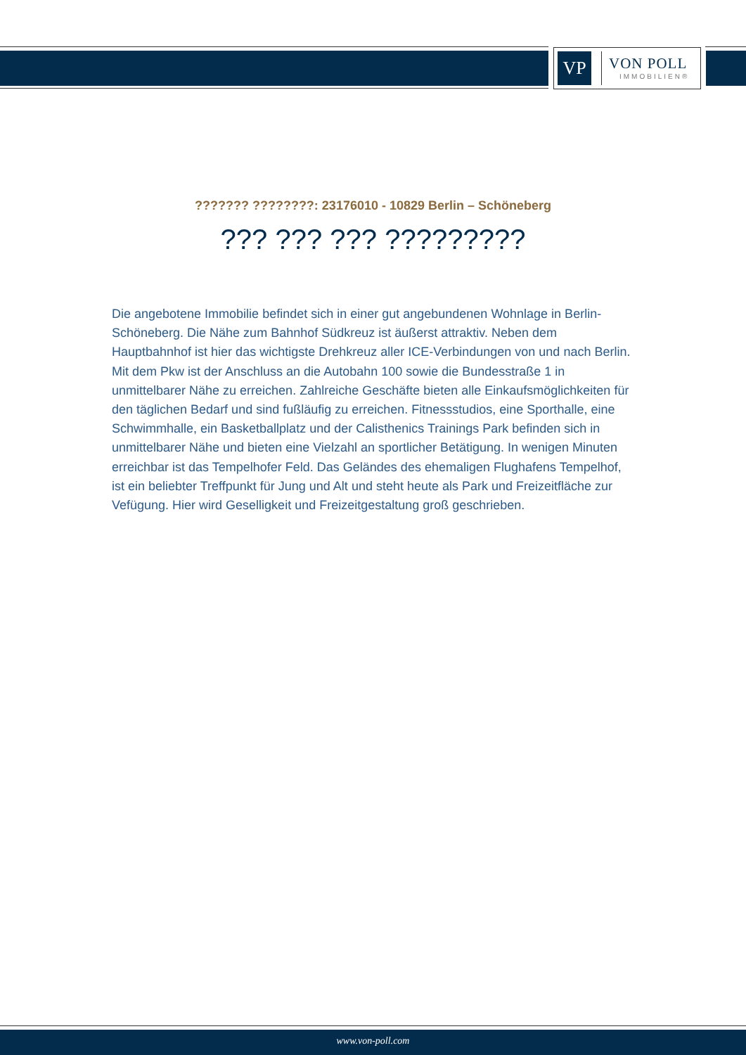VP
VON POLL
IMMOBILIEN®
??????? ????????: 23176010 - 10829 Berlin – Schöneberg
??? ??? ??? ?????????
Die angebotene Immobilie befindet sich in einer gut angebundenen Wohnlage in Berlin-Schöneberg. Die Nähe zum Bahnhof Südkreuz ist äußerst attraktiv. Neben dem Hauptbahnhof ist hier das wichtigste Drehkreuz aller ICE-Verbindungen von und nach Berlin. Mit dem Pkw ist der Anschluss an die Autobahn 100 sowie die Bundesstraße 1 in unmittelbarer Nähe zu erreichen. Zahlreiche Geschäfte bieten alle Einkaufsmöglichkeiten für den täglichen Bedarf und sind fußläufig zu erreichen. Fitnessstudios, eine Sporthalle, eine Schwimmhalle, ein Basketballplatz und der Calisthenics Trainings Park befinden sich in unmittelbarer Nähe und bieten eine Vielzahl an sportlicher Betätigung. In wenigen Minuten erreichbar ist das Tempelhofer Feld. Das Geländes des ehemaligen Flughafens Tempelhof, ist ein beliebter Treffpunkt für Jung und Alt und steht heute als Park und Freizeitfläche zur Vefügung. Hier wird Geselligkeit und Freizeitgestaltung groß geschrieben.
www.von-poll.com